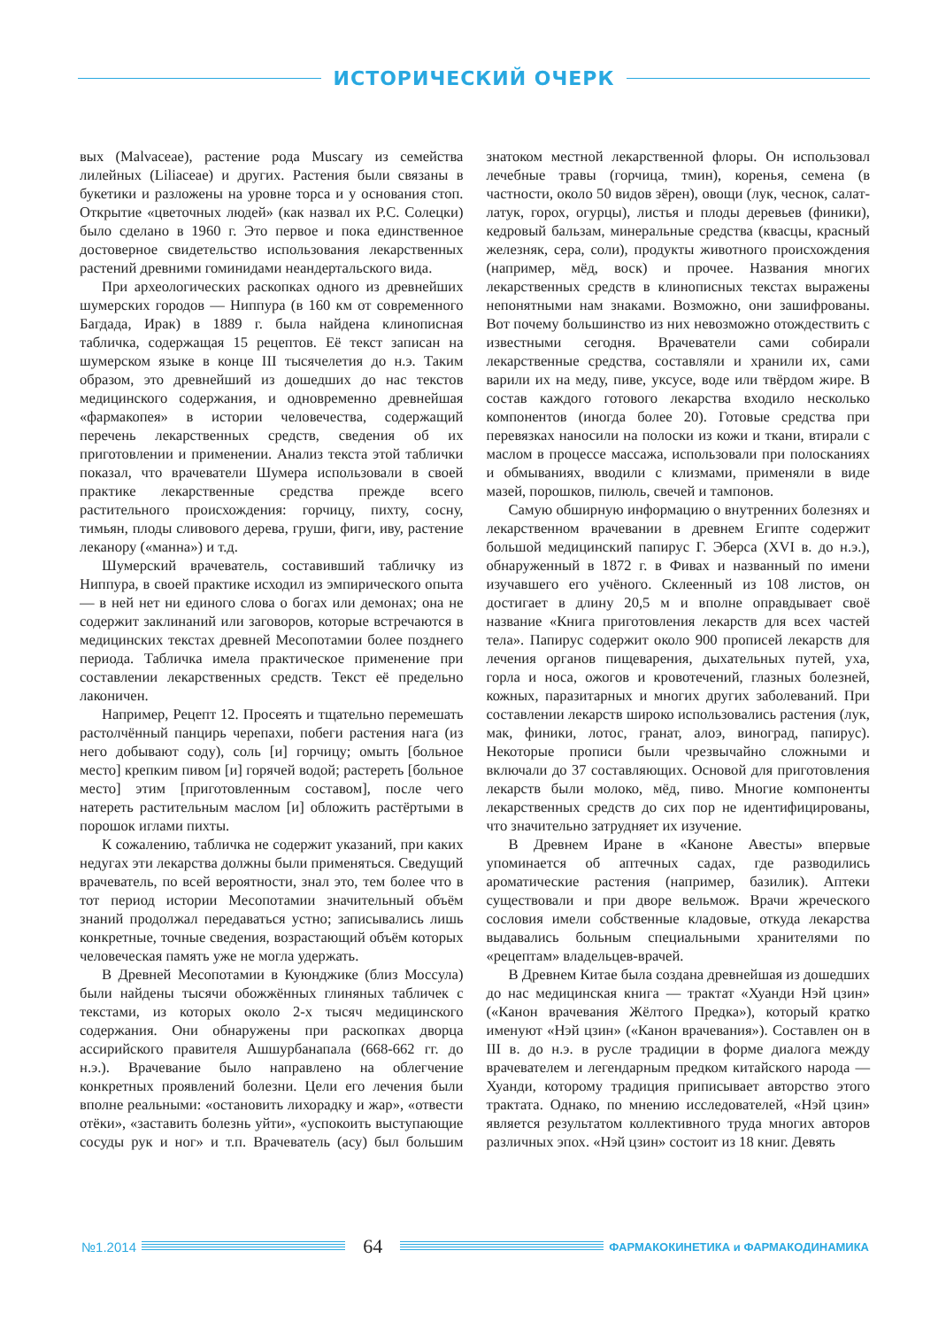ИСТОРИЧЕСКИЙ ОЧЕРК
вых (Malvaceae), растение рода Muscary из семейства лилейных (Liliaceae) и других. Растения были связаны в букетики и разложены на уровне торса и у основания стоп. Открытие «цветочных людей» (как назвал их Р.С. Солецки) было сделано в 1960 г. Это первое и пока единственное достоверное свидетельство использования лекарственных растений древними гоминидами неандертальского вида.
При археологических раскопках одного из древнейших шумерских городов — Ниппура (в 160 км от современного Багдада, Ирак) в 1889 г. была найдена клинописная табличка, содержащая 15 рецептов. Её текст записан на шумерском языке в конце III тысячелетия до н.э. Таким образом, это древнейший из дошедших до нас текстов медицинского содержания, и одновременно древнейшая «фармакопея» в истории человечества, содержащий перечень лекарственных средств, сведения об их приготовлении и применении. Анализ текста этой таблички показал, что врачеватели Шумера использовали в своей практике лекарственные средства прежде всего растительного происхождения: горчицу, пихту, сосну, тимьян, плоды сливового дерева, груши, фиги, иву, растение леканору («манна») и т.д.
Шумерский врачеватель, составивший табличку из Ниппура, в своей практике исходил из эмпирического опыта — в ней нет ни единого слова о богах или демонах; она не содержит заклинаний или заговоров, которые встречаются в медицинских текстах древней Месопотамии более позднего периода. Табличка имела практическое применение при составлении лекарственных средств. Текст её предельно лаконичен.
Например, Рецепт 12. Просеять и тщательно перемешать растолчённый панцирь черепахи, побеги растения нага (из него добывают соду), соль [и] горчицу; омыть [больное место] крепким пивом [и] горячей водой; растереть [больное место] этим [приготовленным составом], после чего натереть растительным маслом [и] обложить растёртыми в порошок иглами пихты.
К сожалению, табличка не содержит указаний, при каких недугах эти лекарства должны были применяться. Сведущий врачеватель, по всей вероятности, знал это, тем более что в тот период истории Месопотамии значительный объём знаний продолжал передаваться устно; записывались лишь конкретные, точные сведения, возрастающий объём которых человеческая память уже не могла удержать.
В Древней Месопотамии в Куюнджике (близ Мосcула) были найдены тысячи обожжённых глиняных табличек с текстами, из которых около 2-х тысяч медицинского содержания. Они обнаружены при раскопках дворца ассирийского правителя Ашшурбанапала (668-662 гг. до н.э.). Врачевание было направлено на облегчение конкретных проявлений болезни. Цели его лечения были вполне реальными: «остановить лихорадку и жар», «отвести отёки», «заставить болезнь уйти», «успокоить выступающие сосуды рук и ног» и т.п. Врачеватель (асу) был большим знатоком местной лекарственной флоры. Он использовал лечебные травы (горчица, тмин), коренья, семена (в частности, около 50 видов зёрен), овощи (лук, чеснок, салат-латук, горох, огурцы), листья и плоды деревьев (финики), кедровый бальзам, минеральные средства (квасцы, красный железняк, сера, соли), продукты животного происхождения (например, мёд, воск) и прочее. Названия многих лекарственных средств в клинописных текстах выражены непонятными нам знаками. Возможно, они зашифрованы. Вот почему большинство из них невозможно отождествить с известными сегодня. Врачеватели сами собирали лекарственные средства, составляли и хранили их, сами варили их на меду, пиве, уксусе, воде или твёрдом жире. В состав каждого готового лекарства входило несколько компонентов (иногда более 20). Готовые средства при перевязках наносили на полоски из кожи и ткани, втирали с маслом в процессе массажа, использовали при полосканиях и обмываниях, вводили с клизмами, применяли в виде мазей, порошков, пилюль, свечей и тампонов.
Самую обширную информацию о внутренних болезнях и лекарственном врачевании в древнем Египте содержит большой медицинский папирус Г. Эберса (XVI в. до н.э.), обнаруженный в 1872 г. в Фивах и названный по имени изучавшего его учёного. Склеенный из 108 листов, он достигает в длину 20,5 м и вполне оправдывает своё название «Книга приготовления лекарств для всех частей тела». Папирус содержит около 900 прописей лекарств для лечения органов пищеварения, дыхательных путей, уха, горла и носа, ожогов и кровотечений, глазных болезней, кожных, паразитарных и многих других заболеваний. При составлении лекарств широко использовались растения (лук, мак, финики, лотос, гранат, алоэ, виноград, папирус). Некоторые прописи были чрезвычайно сложными и включали до 37 составляющих. Основой для приготовления лекарств были молоко, мёд, пиво. Многие компоненты лекарственных средств до сих пор не идентифицированы, что значительно затрудняет их изучение.
В Древнем Иране в «Каноне Авесты» впервые упоминается об аптечных садах, где разводились ароматические растения (например, базилик). Аптеки существовали и при дворе вельмож. Врачи жреческого сословия имели собственные кладовые, откуда лекарства выдавались больным специальными хранителями по «рецептам» владельцев-врачей.
В Древнем Китае была создана древнейшая из дошедших до нас медицинская книга — трактат «Хуанди Нэй цзин» («Канон врачевания Жёлтого Предка»), который кратко именуют «Нэй цзин» («Канон врачевания»). Составлен он в III в. до н.э. в русле традиции в форме диалога между врачевателем и легендарным предком китайского народа — Хуанди, которому традиция приписывает авторство этого трактата. Однако, по мнению исследователей, «Нэй цзин» является результатом коллективного труда многих авторов различных эпох. «Нэй цзин» состоит из 18 книг. Девять
№1.2014
64
ФАРМАКОКИНЕТИКА и ФАРМАКОДИНАМИКА